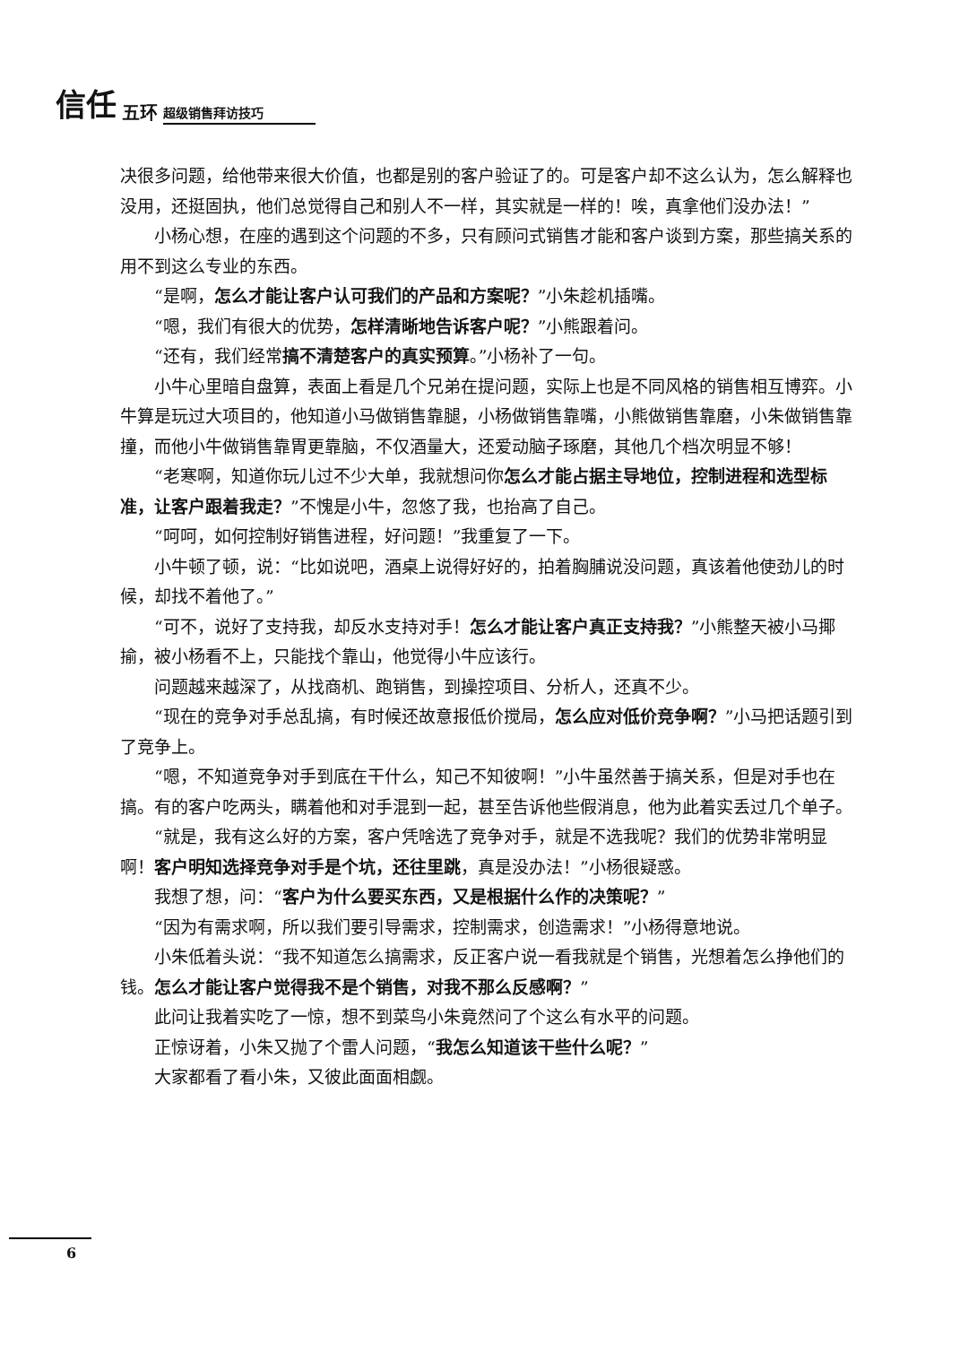信任 五环 超级销售拜访技巧
决很多问题，给他带来很大价值，也都是别的客户验证了的。可是客户却不这么认为，怎么解释也没用，还挺固执，他们总觉得自己和别人不一样，其实就是一样的！唉，真拿他们没办法！”
小杨心想，在座的遇到这个问题的不多，只有顾问式销售才能和客户谈到方案，那些搞关系的用不到这么专业的东西。
“是啊，怎么才能让客户认可我们的产品和方案呢？”小朱趁机插嘴。
“嗯，我们有很大的优势，怎样清晰地告诉客户呢？”小熊跟着问。
“还有，我们经常搞不清楚客户的真实预算。”小杨补了一句。
小牛心里暗自盘算，表面上看是几个兄弟在提问题，实际上也是不同风格的销售相互博弈。小牛算是玩过大项目的，他知道小马做销售靠腿，小杨做销售靠嘴，小熊做销售靠磨，小朱做销售靠撞，而他小牛做销售靠胃更靠脑，不仅酒量大，还爱动脑子琢磨，其他几个档次明显不够！
“老寒啊，知道你玩儿过不少大单，我就想问你怎么才能占据主导地位，控制进程和选型标准，让客户跟着我走？”不愧是小牛，忽悠了我，也抬高了自己。
“呵呵，如何控制好销售进程，好问题！”我重复了一下。
小牛顿了顿，说：“比如说吧，酒桌上说得好好的，拍着胸脯说没问题，真该着他使劲儿的时候，却找不着他了。”
“可不，说好了支持我，却反水支持对手！怎么才能让客户真正支持我？”小熊整天被小马揶揄，被小杨看不上，只能找个靠山，他觉得小牛应该行。
问题越来越深了，从找商机、跑销售，到操控项目、分析人，还真不少。
“现在的竞争对手总乱搞，有时候还故意报低价搅局，怎么应对低价竞争啊？”小马把话题引到了竞争上。
“嗯，不知道竞争对手到底在干什么，知己不知彼啊！”小牛虽然善于搞关系，但是对手也在搞。有的客户吃两头，瞒着他和对手混到一起，甚至告诉他些假消息，他为此着实丢过几个单子。
“就是，我有这么好的方案，客户凭啥选了竞争对手，就是不选我呢？我们的优势非常明显啊！客户明知选择竞争对手是个坑，还往里跳，真是没办法！”小杨很疑惑。
我想了想，问：“客户为什么要买东西，又是根据什么作的决策呢？”
“因为有需求啊，所以我们要引导需求，控制需求，创造需求！”小杨得意地说。
小朱低着头说：“我不知道怎么搞需求，反正客户说一看我就是个销售，光想着怎么挣他们的钱。怎么才能让客户觉得我不是个销售，对我不那么反感啊？”
此问让我着实吃了一惊，想不到菜鸟小朱竟然问了个这么有水平的问题。
正惊讶着，小朱又抛了个雷人问题，“我怎么知道该干些什么呢？”
大家都看了看小朱，又彼此面面相觑。
6